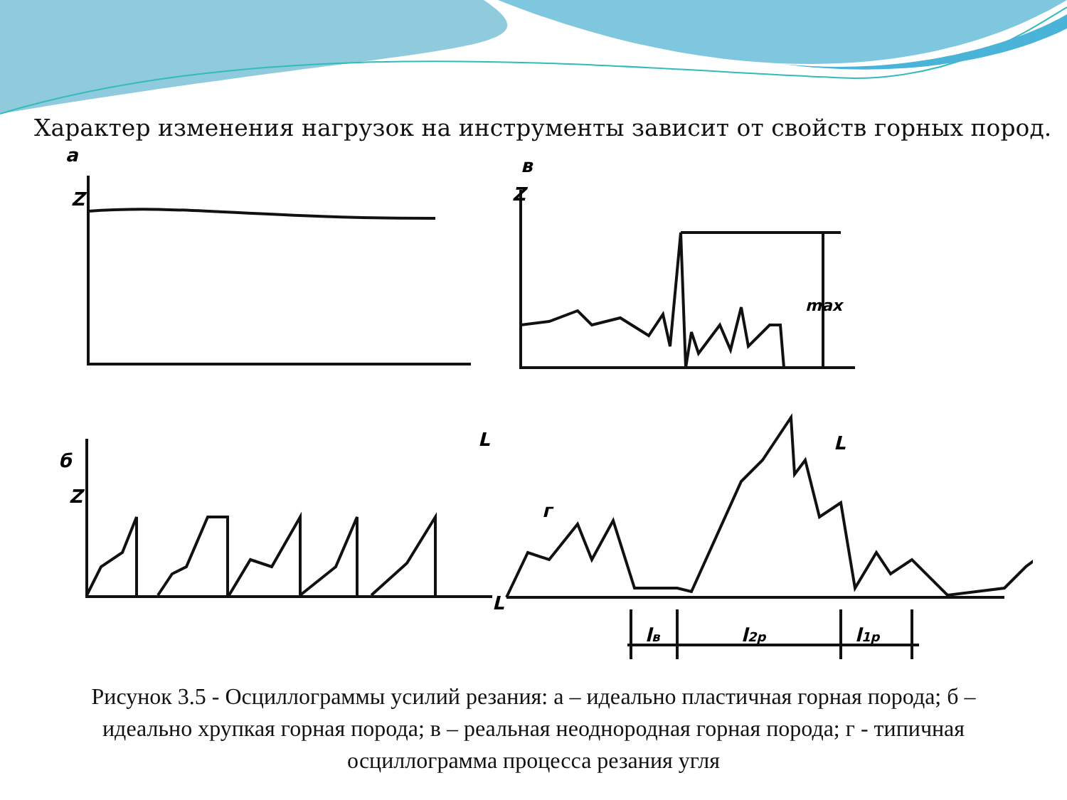Характер изменения нагрузок на инструменты зависит от свойств горных пород.
а
Z
в
Z
б
Z
L
L
L
г
max
lв
l2р
l1р
Рисунок 3.5 - Осциллограммы усилий резания: а – идеально пластичная горная порода; б – идеально хрупкая горная порода; в – реальная неоднородная горная порода; г - типичная осциллограмма процесса резания угля